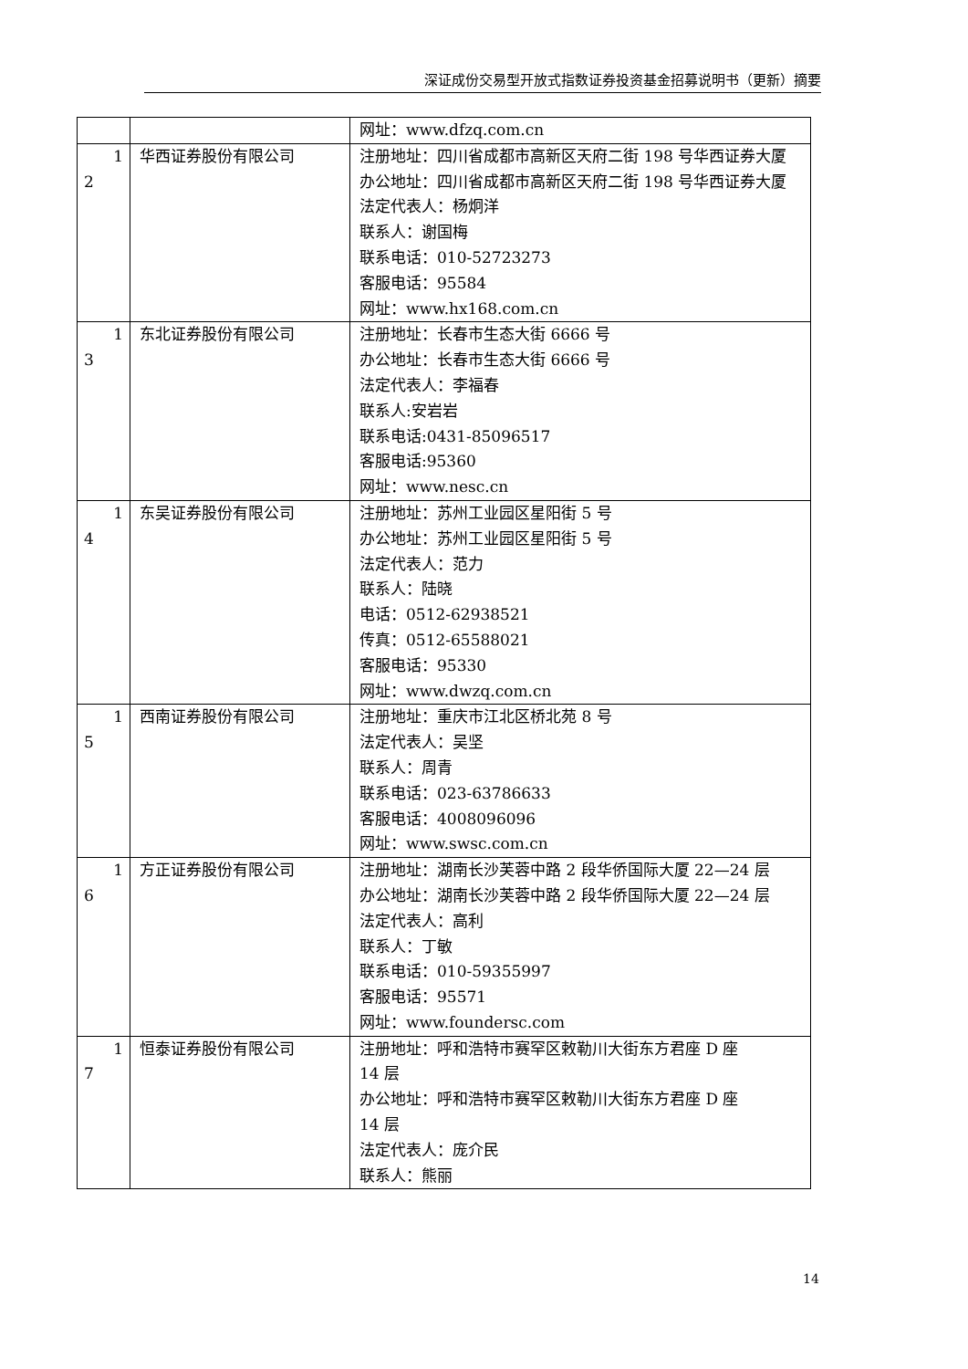深证成份交易型开放式指数证券投资基金招募说明书（更新）摘要
| | | 网址：www.dfzq.com.cn |
| 1 2 | 华西证券股份有限公司 | 注册地址：四川省成都市高新区天府二街 198 号华西证券大厦 办公地址：四川省成都市高新区天府二街 198 号华西证券大厦 法定代表人：杨炯洋 联系人：谢国梅 联系电话：010-52723273 客服电话：95584 网址：www.hx168.com.cn |
| 1 3 | 东北证券股份有限公司 | 注册地址：长春市生态大街 6666 号 办公地址：长春市生态大街 6666 号 法定代表人：李福春 联系人:安岩岩 联系电话:0431-85096517 客服电话:95360 网址：www.nesc.cn |
| 1 4 | 东吴证券股份有限公司 | 注册地址：苏州工业园区星阳街 5 号 办公地址：苏州工业园区星阳街 5 号 法定代表人：范力 联系人：陆晓 电话：0512-62938521 传真：0512-65588021 客服电话：95330 网址：www.dwzq.com.cn |
| 1 5 | 西南证券股份有限公司 | 注册地址：重庆市江北区桥北苑 8 号 法定代表人：吴坚 联系人：周青 联系电话：023-63786633 客服电话：4008096096 网址：www.swsc.com.cn |
| 1 6 | 方正证券股份有限公司 | 注册地址：湖南长沙芙蓉中路 2 段华侨国际大厦 22—24 层 办公地址：湖南长沙芙蓉中路 2 段华侨国际大厦 22—24 层 法定代表人：高利 联系人：丁敏 联系电话：010-59355997 客服电话：95571 网址：www.foundersc.com |
| 1 7 | 恒泰证券股份有限公司 | 注册地址：呼和浩特市赛罕区敕勒川大街东方君座 D 座 14 层 办公地址：呼和浩特市赛罕区敕勒川大街东方君座 D 座 14 层 法定代表人：庞介民 联系人：熊丽 |
14